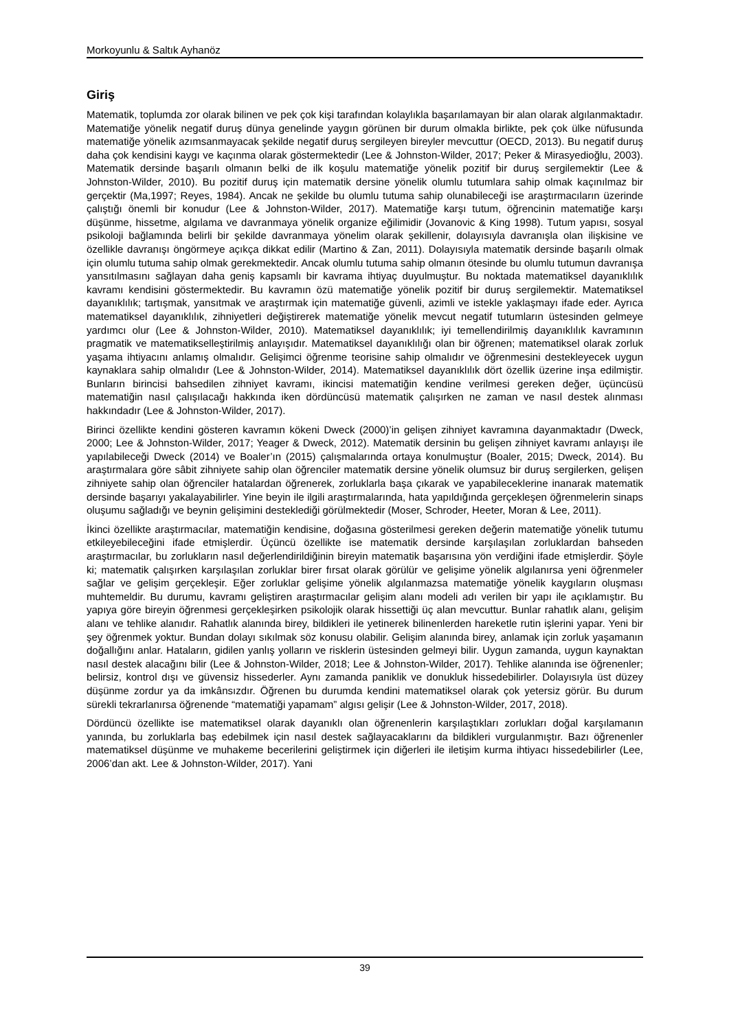Morkoyunlu & Saltık Ayhanöz
Giriş
Matematik, toplumda zor olarak bilinen ve pek çok kişi tarafından kolaylıkla başarılamayan bir alan olarak algılanmaktadır. Matematiğe yönelik negatif duruş dünya genelinde yaygın görünen bir durum olmakla birlikte, pek çok ülke nüfusunda matematiğe yönelik azımsanmayacak şekilde negatif duruş sergileyen bireyler mevcuttur (OECD, 2013). Bu negatif duruş daha çok kendisini kaygı ve kaçınma olarak göstermektedir (Lee & Johnston-Wilder, 2017; Peker & Mirasyedioğlu, 2003). Matematik dersinde başarılı olmanın belki de ilk koşulu matematiğe yönelik pozitif bir duruş sergilemektir (Lee & Johnston-Wilder, 2010). Bu pozitif duruş için matematik dersine yönelik olumlu tutumlara sahip olmak kaçınılmaz bir gerçektir (Ma,1997; Reyes, 1984). Ancak ne şekilde bu olumlu tutuma sahip olunabileceği ise araştırmacıların üzerinde çalıştığı önemli bir konudur (Lee & Johnston-Wilder, 2017). Matematiğe karşı tutum, öğrencinin matematiğe karşı düşünme, hissetme, algılama ve davranmaya yönelik organize eğilimidir (Jovanovic & King 1998). Tutum yapısı, sosyal psikoloji bağlamında belirli bir şekilde davranmaya yönelim olarak şekillenir, dolayısıyla davranışla olan ilişkisine ve özellikle davranışı öngörmeye açıkça dikkat edilir (Martino & Zan, 2011). Dolayısıyla matematik dersinde başarılı olmak için olumlu tutuma sahip olmak gerekmektedir. Ancak olumlu tutuma sahip olmanın ötesinde bu olumlu tutumun davranışa yansıtılmasını sağlayan daha geniş kapsamlı bir kavrama ihtiyaç duyulmuştur. Bu noktada matematiksel dayanıklılık kavramı kendisini göstermektedir. Bu kavramın özü matematiğe yönelik pozitif bir duruş sergilemektir. Matematiksel dayanıklılık; tartışmak, yansıtmak ve araştırmak için matematiğe güvenli, azimli ve istekle yaklaşmayı ifade eder. Ayrıca matematiksel dayanıklılık, zihniyetleri değiştirerek matematiğe yönelik mevcut negatif tutumların üstesinden gelmeye yardımcı olur (Lee & Johnston-Wilder, 2010). Matematiksel dayanıklılık; iyi temellendirilmiş dayanıklılık kavramının pragmatik ve matematikselleştirilmiş anlayışıdır. Matematiksel dayanıklılığı olan bir öğrenen; matematiksel olarak zorluk yaşama ihtiyacını anlamış olmalıdır. Gelişimci öğrenme teorisine sahip olmalıdır ve öğrenmesini destekleyecek uygun kaynaklara sahip olmalıdır (Lee & Johnston-Wilder, 2014). Matematiksel dayanıklılık dört özellik üzerine inşa edilmiştir. Bunların birincisi bahsedilen zihniyet kavramı, ikincisi matematiğin kendine verilmesi gereken değer, üçüncüsü matematiğin nasıl çalışılacağı hakkında iken dördüncüsü matematik çalışırken ne zaman ve nasıl destek alınması hakkındadır (Lee & Johnston-Wilder, 2017).
Birinci özellikte kendini gösteren kavramın kökeni Dweck (2000)’in gelişen zihniyet kavramına dayanmaktadır (Dweck, 2000; Lee & Johnston-Wilder, 2017; Yeager & Dweck, 2012). Matematik dersinin bu gelişen zihniyet kavramı anlayışı ile yapılabileceği Dweck (2014) ve Boaler’ın (2015) çalışmalarında ortaya konulmuştur (Boaler, 2015; Dweck, 2014). Bu araştırmalara göre sâbit zihniyete sahip olan öğrenciler matematik dersine yönelik olumsuz bir duruş sergilerken, gelişen zihniyete sahip olan öğrenciler hatalardan öğrenerek, zorluklarla başa çıkarak ve yapabileceklerine inanarak matematik dersinde başarıyı yakalayabilirler. Yine beyin ile ilgili araştırmalarında, hata yapıldığında gerçekleşen öğrenmelerin sinaps oluşumu sağladığı ve beynin gelişimini desteklediği görülmektedir (Moser, Schroder, Heeter, Moran & Lee, 2011).
İkinci özellikte araştırmacılar, matematiğin kendisine, doğasına gösterilmesi gereken değerin matematiğe yönelik tutumu etkileyebileceğini ifade etmişlerdir. Üçüncü özellikte ise matematik dersinde karşılaşılan zorluklardan bahseden araştırmacılar, bu zorlukların nasıl değerlendirildiğinin bireyin matematik başarısına yön verdiğini ifade etmişlerdir. Şöyle ki; matematik çalışırken karşılaşılan zorluklar birer fırsat olarak görülür ve gelişime yönelik algılanırsa yeni öğrenmeler sağlar ve gelişim gerçekleşir. Eğer zorluklar gelişime yönelik algılanmazsa matematiğe yönelik kaygıların oluşması muhtemeldir. Bu durumu, kavramı geliştiren araştırmacılar gelişim alanı modeli adı verilen bir yapı ile açıklamıştır. Bu yapıya göre bireyin öğrenmesi gerçekleşirken psikolojik olarak hissettiği üç alan mevcuttur. Bunlar rahatlık alanı, gelişim alanı ve tehlike alanıdır. Rahatlık alanında birey, bildikleri ile yetinerek bilinenlerden hareketle rutin işlerini yapar. Yeni bir şey öğrenmek yoktur. Bundan dolayı sıkılmak söz konusu olabilir. Gelişim alanında birey, anlamak için zorluk yaşamanın doğallığını anlar. Hataların, gidilen yanlış yolların ve risklerin üstesinden gelmeyi bilir. Uygun zamanda, uygun kaynaktan nasıl destek alacağını bilir (Lee & Johnston-Wilder, 2018; Lee & Johnston-Wilder, 2017). Tehlike alanında ise öğrenenler; belirsiz, kontrol dışı ve güvensiz hissederler. Aynı zamanda paniklik ve donukluk hissedebilirler. Dolayısıyla üst düzey düşünme zordur ya da imkânsızdır. Öğrenen bu durumda kendini matematiksel olarak çok yetersiz görür. Bu durum sürekli tekrarlanırsa öğrenende “matematiği yapamam” algısı gelişir (Lee & Johnston-Wilder, 2017, 2018).
Dördüncü özellikte ise matematiksel olarak dayanıklı olan öğrenenlerin karşılaştıkları zorlukları doğal karşılamanın yanında, bu zorluklarla baş edebilmek için nasıl destek sağlayacaklarını da bildikleri vurgulanmıştır. Bazı öğrenenler matematiksel düşünme ve muhakeme becerilerini geliştirmek için diğerleri ile iletişim kurma ihtiyacı hissedebilirler (Lee, 2006’dan akt. Lee & Johnston-Wilder, 2017). Yani
39